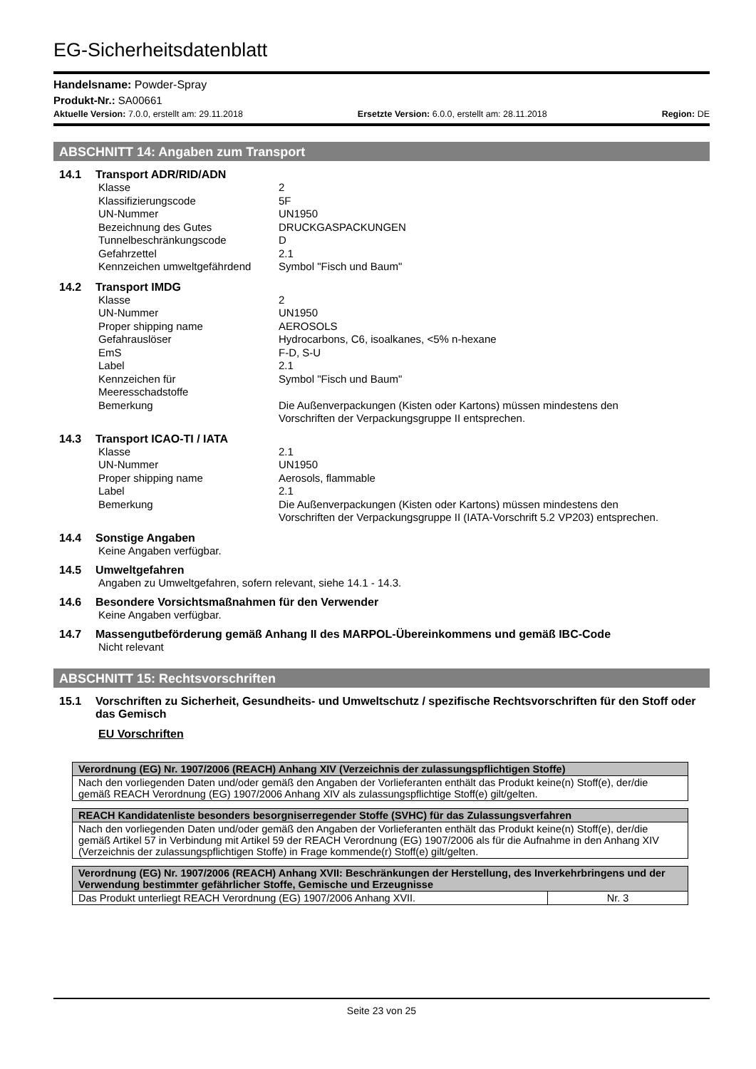EG-Sicherheitsdatenblatt
Handelsname: Powder-Spray
Produkt-Nr.: SA00661
Aktuelle Version: 7.0.0, erstellt am: 29.11.2018 Ersetzte Version: 6.0.0, erstellt am: 28.11.2018 Region: DE
ABSCHNITT 14: Angaben zum Transport
14.1 Transport ADR/RID/ADN
| Klasse | 2 |
| Klassifizierungscode | 5F |
| UN-Nummer | UN1950 |
| Bezeichnung des Gutes | DRUCKGASPACKUNGEN |
| Tunnelbeschränkungscode | D |
| Gefahrzettel | 2.1 |
| Kennzeichen umweltgefährdend | Symbol "Fisch und Baum" |
14.2 Transport IMDG
| Klasse | 2 |
| UN-Nummer | UN1950 |
| Proper shipping name | AEROSOLS |
| Gefahrauslöser | Hydrocarbons, C6, isoalkanes, <5% n-hexane |
| EmS | F-D, S-U |
| Label | 2.1 |
| Kennzeichen für Meeresschadstoffe | Symbol "Fisch und Baum" |
| Bemerkung | Die Außenverpackungen (Kisten oder Kartons) müssen mindestens den Vorschriften der Verpackungsgruppe II entsprechen. |
14.3 Transport ICAO-TI / IATA
| Klasse | 2.1 |
| UN-Nummer | UN1950 |
| Proper shipping name | Aerosols, flammable |
| Label | 2.1 |
| Bemerkung | Die Außenverpackungen (Kisten oder Kartons) müssen mindestens den Vorschriften der Verpackungsgruppe II (IATA-Vorschrift 5.2 VP203) entsprechen. |
14.4 Sonstige Angaben
Keine Angaben verfügbar.
14.5 Umweltgefahren
Angaben zu Umweltgefahren, sofern relevant, siehe 14.1 - 14.3.
14.6 Besondere Vorsichtsmaßnahmen für den Verwender
Keine Angaben verfügbar.
14.7 Massengutbeförderung gemäß Anhang II des MARPOL-Übereinkommens und gemäß IBC-Code
Nicht relevant
ABSCHNITT 15: Rechtsvorschriften
15.1 Vorschriften zu Sicherheit, Gesundheits- und Umweltschutz / spezifische Rechtsvorschriften für den Stoff oder das Gemisch
EU Vorschriften
| Verordnung (EG) Nr. 1907/2006 (REACH) Anhang XIV (Verzeichnis der zulassungspflichtigen Stoffe) |
| --- |
| Nach den vorliegenden Daten und/oder gemäß den Angaben der Vorlieferanten enthält das Produkt keine(n) Stoff(e), der/die gemäß REACH Verordnung (EG) 1907/2006 Anhang XIV als zulassungspflichtige Stoff(e) gilt/gelten. |
| REACH Kandidatenliste besonders besorgniserregender Stoffe (SVHC) für das Zulassungsverfahren |
| --- |
| Nach den vorliegenden Daten und/oder gemäß den Angaben der Vorlieferanten enthält das Produkt keine(n) Stoff(e), der/die gemäß Artikel 57 in Verbindung mit Artikel 59 der REACH Verordnung (EG) 1907/2006 als für die Aufnahme in den Anhang XIV (Verzeichnis der zulassungspflichtigen Stoffe) in Frage kommende(r) Stoff(e) gilt/gelten. |
| Verordnung (EG) Nr. 1907/2006 (REACH) Anhang XVII: Beschränkungen der Herstellung, des Inverkehrbringens und der Verwendung bestimmter gefährlicher Stoffe, Gemische und Erzeugnisse | |
| --- | --- |
| Das Produkt unterliegt REACH Verordnung (EG) 1907/2006 Anhang XVII. | Nr. 3 |
Seite 23 von 25